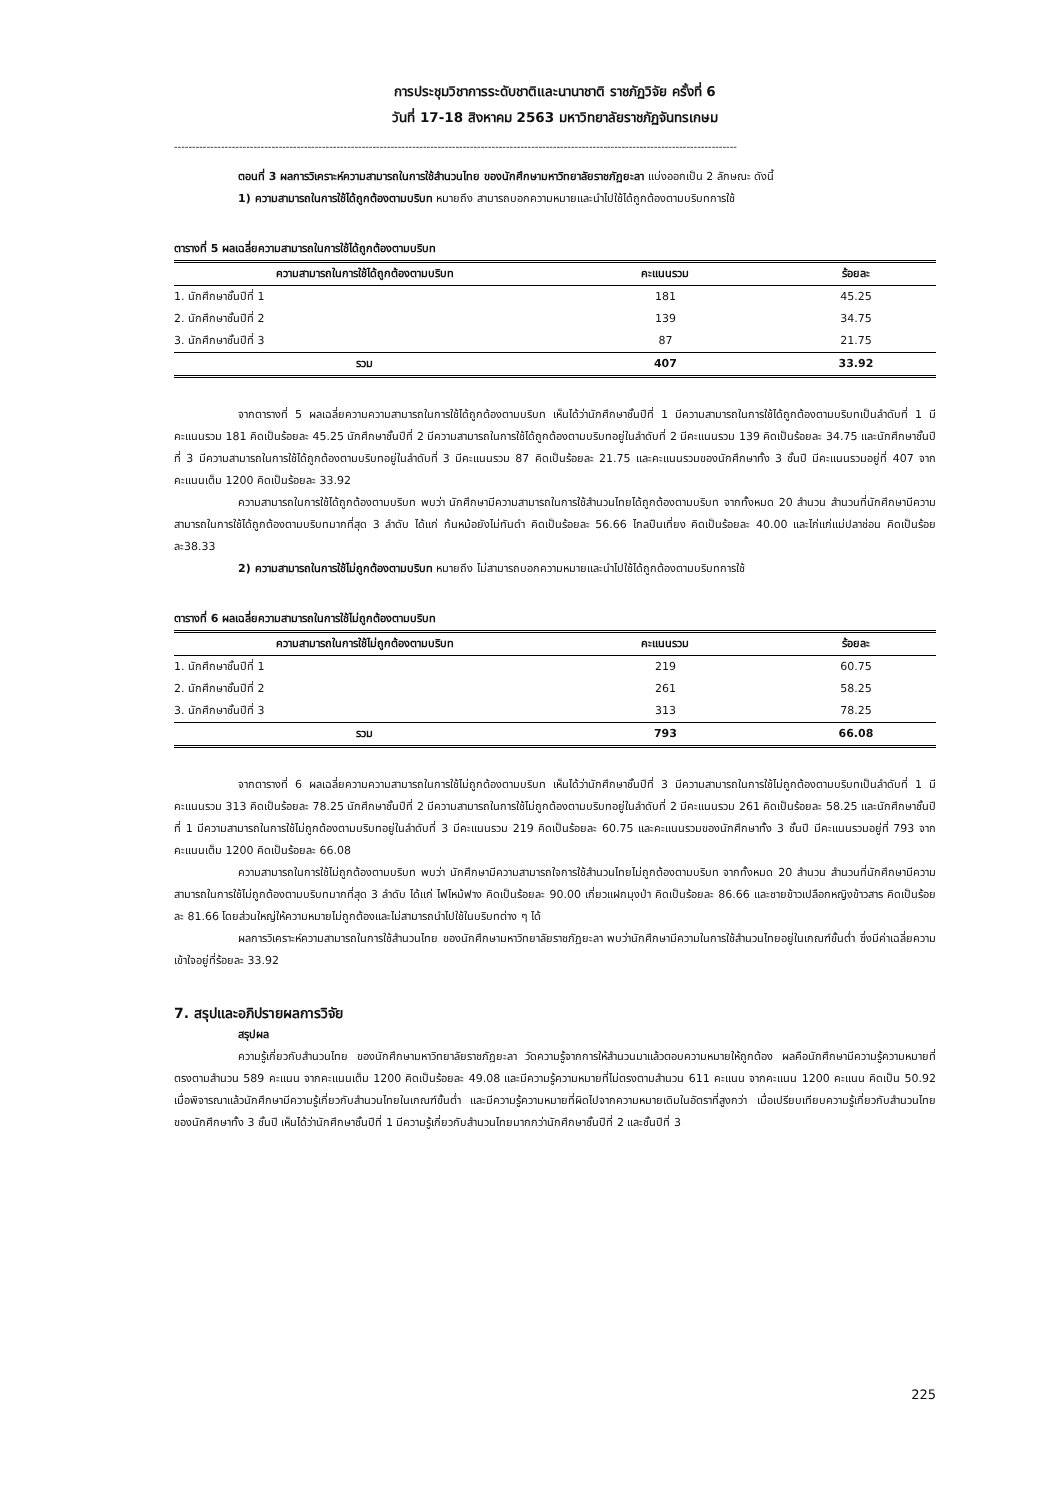การประชุมวิชาการระดับชาติและนานาชาติ ราชภัฏวิจัย ครั้งที่ 6
วันที่ 17-18 สิงหาคม 2563 มหาวิทยาลัยราชภัฏจันทรเกษม
------------------------------------------------------------------------------------------------------------------------------------------------------------
ตอนที่ 3 ผลการวิเคราะห์ความสามารถในการใช้สำนวนไทย ของนักศึกษามหาวิทยาลัยราชภัฏยะลา แบ่งออกเป็น 2 ลักษณะ ดังนี้
1) ความสามารถในการใช้ได้ถูกต้องตามบริบท หมายถึง สามารถบอกความหมายและนำไปใช้ได้ถูกต้องตามบริบทการใช้
ตารางที่ 5 ผลเฉลี่ยความสามารถในการใช้ได้ถูกต้องตามบริบท
| ความสามารถในการใช้ได้ถูกต้องตามบริบท | คะแนนรวม | ร้อยละ |
| --- | --- | --- |
| 1. นักศึกษาชั้นปีที่ 1 | 181 | 45.25 |
| 2. นักศึกษาชั้นปีที่ 2 | 139 | 34.75 |
| 3. นักศึกษาชั้นปีที่ 3 | 87 | 21.75 |
| รวม | 407 | 33.92 |
จากตารางที่ 5 ผลเฉลี่ยความความสามารถในการใช้ได้ถูกต้องตามบริบท เห็นได้ว่านักศึกษาชั้นปีที่ 1 มีความสามารถในการใช้ได้ถูกต้องตามบริบทเป็นลำดับที่ 1 มีคะแนนรวม 181 คิดเป็นร้อยละ 45.25 นักศึกษาชั้นปีที่ 2 มีความสามารถในการใช้ได้ถูกต้องตามบริบทอยู่ในลำดับที่ 2 มีคะแนนรวม 139 คิดเป็นร้อยละ 34.75 และนักศึกษาชั้นปีที่ 3 มีความสามารถในการใช้ได้ถูกต้องตามบริบทอยู่ในลำดับที่ 3 มีคะแนนรวม 87 คิดเป็นร้อยละ 21.75 และคะแนนรวมของนักศึกษาทั้ง 3 ชั้นปี มีคะแนนรวมอยู่ที่ 407 จากคะแนนเต็ม 1200 คิดเป็นร้อยละ 33.92
ความสามารถในการใช้ได้ถูกต้องตามบริบท พบว่า นักศึกษามีความสามารถในการใช้สำนวนไทยได้ถูกต้องตามบริบท จากทั้งหมด 20 สำนวน สำนวนที่นักศึกษามีความสามารถในการใช้ได้ถูกต้องตามบริบทมากที่สุด 3 ลำดับ ได้แก่ ก้นหม้อยังไม่ทันดำ คิดเป็นร้อยละ 56.66 ไกลปืนเที่ยง คิดเป็นร้อยละ 40.00 และไก่แก่แม่ปลาช่อน คิดเป็นร้อยละ38.33
2) ความสามารถในการใช้ไม่ถูกต้องตามบริบท หมายถึง ไม่สามารถบอกความหมายและนำไปใช้ได้ถูกต้องตามบริบทการใช้
ตารางที่ 6 ผลเฉลี่ยความสามารถในการใช้ไม่ถูกต้องตามบริบท
| ความสามารถในการใช้ไม่ถูกต้องตามบริบท | คะแนนรวม | ร้อยละ |
| --- | --- | --- |
| 1. นักศึกษาชั้นปีที่ 1 | 219 | 60.75 |
| 2. นักศึกษาชั้นปีที่ 2 | 261 | 58.25 |
| 3. นักศึกษาชั้นปีที่ 3 | 313 | 78.25 |
| รวม | 793 | 66.08 |
จากตารางที่ 6 ผลเฉลี่ยความความสามารถในการใช้ไม่ถูกต้องตามบริบท เห็นได้ว่านักศึกษาชั้นปีที่ 3 มีความสามารถในการใช้ไม่ถูกต้องตามบริบทเป็นลำดับที่ 1 มีคะแนนรวม 313 คิดเป็นร้อยละ 78.25 นักศึกษาชั้นปีที่ 2 มีความสามารถในการใช้ไม่ถูกต้องตามบริบทอยู่ในลำดับที่ 2 มีคะแนนรวม 261 คิดเป็นร้อยละ 58.25 และนักศึกษาชั้นปีที่ 1 มีความสามารถในการใช้ไม่ถูกต้องตามบริบทอยู่ในลำดับที่ 3 มีคะแนนรวม 219 คิดเป็นร้อยละ 60.75 และคะแนนรวมของนักศึกษาทั้ง 3 ชั้นปี มีคะแนนรวมอยู่ที่ 793 จากคะแนนเต็ม 1200 คิดเป็นร้อยละ 66.08
ความสามารถในการใช้ไม่ถูกต้องตามบริบท พบว่า นักศึกษามีความสามารถใจการใช้สำนวนไทยไม่ถูกต้องตามบริบท จากทั้งหมด 20 สำนวน สำนวนที่นักศึกษามีความสามารถในการใช้ไม่ถูกต้องตามบริบทมากที่สุด 3 ลำดับ ได้แก่ ไฟไหม้ฟาง คิดเป็นร้อยละ 90.00 เกี่ยวแฝกมุงป่า คิดเป็นร้อยละ 86.66 และชายข้าวเปลือกหญิงข้าวสาร คิดเป็นร้อยละ 81.66 โดยส่วนใหญ่ให้ความหมายไม่ถูกต้องและไม่สามารถนำไปใช้ในบริบทต่าง ๆ ได้
ผลการวิเคราะห์ความสามารถในการใช้สำนวนไทย ของนักศึกษามหาวิทยาลัยราชภัฏยะลา พบว่านักศึกษามีความในการใช้สำนวนไทยอยู่ในเกณฑ์ขั้นต่ำ ซึ่งมีค่าเฉลี่ยความเข้าใจอยู่ที่ร้อยละ 33.92
7. สรุปและอภิปรายผลการวิจัย
สรุปผล
ความรู้เกี่ยวกับสำนวนไทย ของนักศึกษามหาวิทยาลัยราชภัฏยะลา วัดความรู้จากการให้สำนวนมาแล้วตอบความหมายให้ถูกต้อง ผลคือนักศึกษามีความรู้ความหมายที่ตรงตามสำนวน 589 คะแนน จากคะแนนเต็ม 1200 คิดเป็นร้อยละ 49.08 และมีความรู้ความหมายที่ไม่ตรงตามสำนวน 611 คะแนน จากคะแนน 1200 คะแนน คิดเป็น 50.92 เมื่อพิจารณาแล้วนักศึกษามีความรู้เกี่ยวกับสำนวนไทยในเกณฑ์ขั้นต่ำ และมีความรู้ความหมายที่ผิดไปจากความหมายเดิมในอัตราที่สูงกว่า เมื่อเปรียบเทียบความรู้เกี่ยวกับสำนวนไทยของนักศึกษาทั้ง 3 ชั้นปี เห็นได้ว่านักศึกษาชั้นปีที่ 1 มีความรู้เกี่ยวกับสำนวนไทยมากกว่านักศึกษาชั้นปีที่ 2 และชั้นปีที่ 3
225